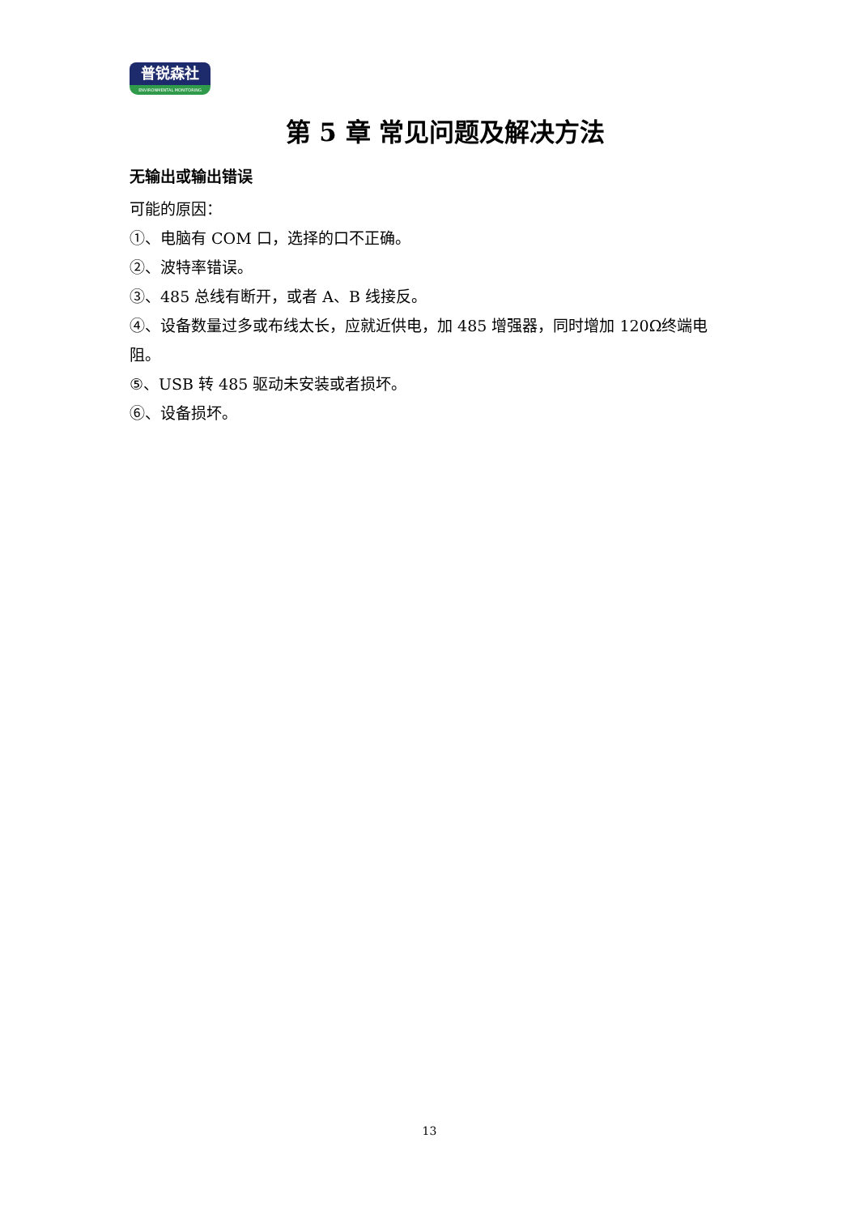普锐森社
ENVIRONMENTAL MONITORING
第 5 章 常见问题及解决方法
无输出或输出错误
可能的原因：
①、电脑有 COM 口，选择的口不正确。
②、波特率错误。
③、485 总线有断开，或者 A、B 线接反。
④、设备数量过多或布线太长，应就近供电，加 485 增强器，同时增加 120Ω终端电阻。
⑤、USB 转 485 驱动未安装或者损坏。
⑥、设备损坏。
13